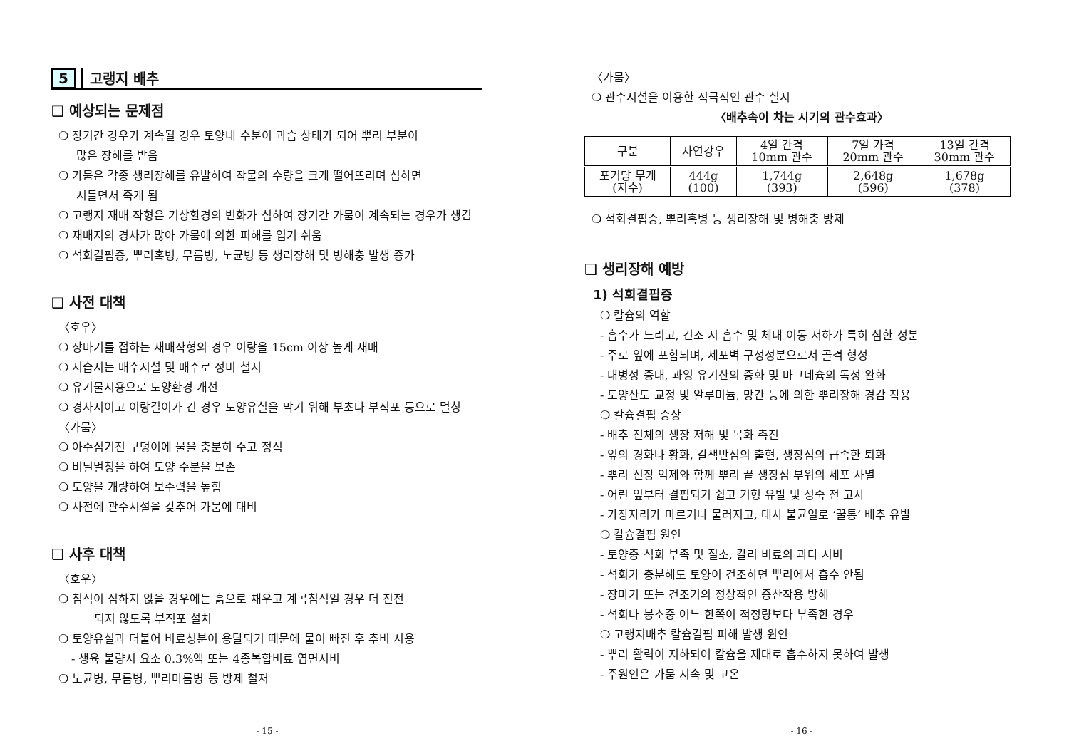5 고랭지 배추
❑ 예상되는 문제점
❍ 장기간 강우가 계속될 경우 토양내 수분이 과습 상태가 되어 뿌리 부분이
많은 장해를 받음
❍ 가뭄은 각종 생리장해를 유발하여 작물의 수량을 크게 떨어뜨리며 심하면
시들면서 죽게 됨
❍ 고랭지 재배 작형은 기상환경의 변화가 심하여 장기간 가뭄이 계속되는 경우가 생김
❍ 재배지의 경사가 많아 가뭄에 의한 피해를 입기 쉬움
❍ 석회결핍증, 뿌리혹병, 무름병, 노균병 등 생리장해 및 병해충 발생 증가
❑ 사전 대책
〈호우〉
❍ 장마기를 접하는 재배작형의 경우 이랑을 15cm 이상 높게 재배
❍ 저습지는 배수시설 및 배수로 정비 철저
❍ 유기물시용으로 토양환경 개선
❍ 경사지이고 이랑길이가 긴 경우 토양유실을 막기 위해 부초나 부직포 등으로 멀칭
〈가뭄〉
❍ 아주심기전 구덩이에 물을 충분히 주고 정식
❍ 비닐멀칭을 하여 토양 수분을 보존
❍ 토양을 개량하여 보수력을 높힘
❍ 사전에 관수시설을 갖추어 가뭄에 대비
❑ 사후 대책
〈호우〉
❍ 침식이 심하지 않을 경우에는 흙으로 채우고 계곡침식일 경우 더 진전
되지 않도록 부직포 설치
❍ 토양유실과 더불어 비료성분이 용탈되기 때문에 물이 빠진 후 추비 시용
- 생육 불량시 요소 0.3%액 또는 4종복합비료 엽면시비
❍ 노균병, 무름병, 뿌리마름병 등 방제 철저
- 15 -
〈가뭄〉
❍ 관수시설을 이용한 적극적인 관수 실시
〈배추속이 차는 시기의 관수효과〉
| 구분 | 자연강우 | 4일 간격 10mm 관수 | 7일 가격 20mm 관수 | 13일 간격 30mm 관수 |
| --- | --- | --- | --- | --- |
| 포기당 무게 (지수) | 444g (100) | 1,744g (393) | 2,648g (596) | 1,678g (378) |
❍ 석회결핍증, 뿌리혹병 등 생리장해 및 병해충 방제
❑ 생리장해 예방
1) 석회결핍증
❍ 칼슘의 역할
- 흡수가 느리고, 건조 시 흡수 및 체내 이동 저하가 특히 심한 성분
- 주로 잎에 포함되며, 세포벽 구성성분으로서 골격 형성
- 내병성 증대, 과잉 유기산의 중화 및 마그네슘의 독성 완화
- 토양산도 교정 및 알루미늄, 망간 등에 의한 뿌리장해 경감 작용
❍ 칼슘결핍 증상
- 배추 전체의 생장 저해 및 목화 촉진
- 잎의 경화나 황화, 갈색반점의 출현, 생장점의 급속한 퇴화
- 뿌리 신장 억제와 함께 뿌리 끝 생장점 부위의 세포 사멸
- 어린 잎부터 결핍되기 쉽고 기형 유발 및 성숙 전 고사
- 가장자리가 마르거나 물러지고, 대사 불균일로 ‘꿀통’ 배추 유발
❍ 칼슘결핍 원인
- 토양중 석회 부족 및 질소, 칼리 비료의 과다 시비
- 석회가 충분해도 토양이 건조하면 뿌리에서 흡수 안됨
- 장마기 또는 건조기의 정상적인 증산작용 방해
- 석회나 붕소중 어느 한쪽이 적정량보다 부족한 경우
❍ 고랭지배추 칼슘결핍 피해 발생 원인
- 뿌리 활력이 저하되어 칼슘을 제대로 흡수하지 못하여 발생
- 주원인은 가뭄 지속 및 고온
- 16 -